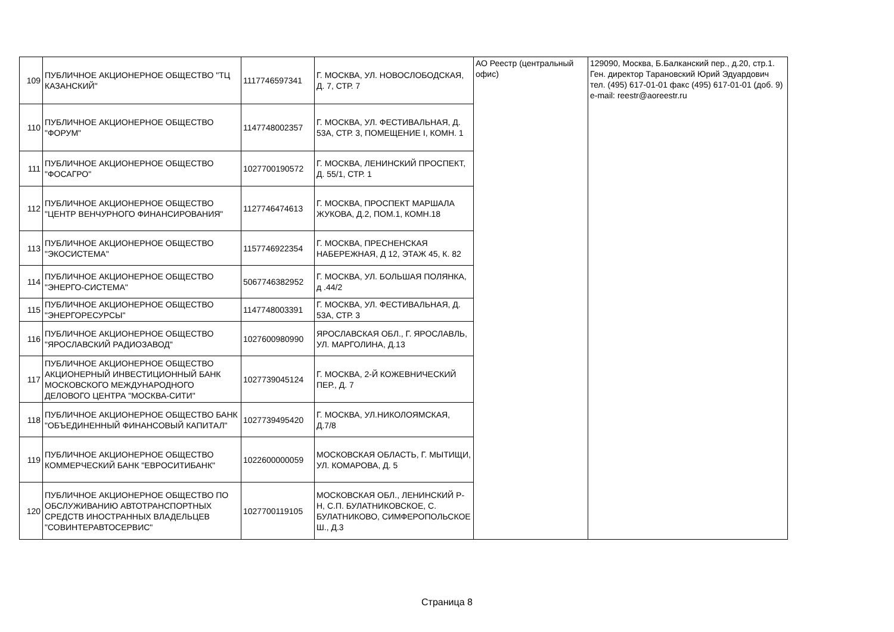| 109 | ПУБЛИЧНОЕ АКЦИОНЕРНОЕ ОБЩЕСТВО "ТЦ КАЗАНСКИЙ" | 1117746597341 | Г. МОСКВА, УЛ. НОВОСЛОБОДСКАЯ, Д. 7, СТР. 7 | АО Реестр (центральный офис) | 129090, Москва, Б.Балканский пер., д.20, стр.1. Ген. директор Тарановский Юрий Эдуардович тел. (495) 617-01-01 факс (495) 617-01-01 (доб. 9) e-mail: reestr@aoreestr.ru |
| 110 | ПУБЛИЧНОЕ АКЦИОНЕРНОЕ ОБЩЕСТВО "ФОРУМ" | 1147748002357 | Г. МОСКВА, УЛ. ФЕСТИВАЛЬНАЯ, Д. 53А, СТР. 3, ПОМЕЩЕНИЕ I, КОМН. 1 | | |
| 111 | ПУБЛИЧНОЕ АКЦИОНЕРНОЕ ОБЩЕСТВО "ФОСАГРО" | 1027700190572 | Г. МОСКВА, ЛЕНИНСКИЙ ПРОСПЕКТ, Д. 55/1, СТР. 1 | | |
| 112 | ПУБЛИЧНОЕ АКЦИОНЕРНОЕ ОБЩЕСТВО "ЦЕНТР ВЕНЧУРНОГО ФИНАНСИРОВАНИЯ" | 1127746474613 | Г. МОСКВА, ПРОСПЕКТ МАРШАЛА ЖУКОВА, Д.2, ПОМ.1, КОМН.18 | | |
| 113 | ПУБЛИЧНОЕ АКЦИОНЕРНОЕ ОБЩЕСТВО "ЭКОСИСТЕМА" | 1157746922354 | Г. МОСКВА, ПРЕСНЕНСКАЯ НАБЕРЕЖНАЯ, Д 12, ЭТАЖ 45, К. 82 | | |
| 114 | ПУБЛИЧНОЕ АКЦИОНЕРНОЕ ОБЩЕСТВО "ЭНЕРГО-СИСТЕМА" | 5067746382952 | Г. МОСКВА, УЛ. БОЛЬШАЯ ПОЛЯНКА, д .44/2 | | |
| 115 | ПУБЛИЧНОЕ АКЦИОНЕРНОЕ ОБЩЕСТВО "ЭНЕРГОРЕСУРСЫ" | 1147748003391 | Г. МОСКВА, УЛ. ФЕСТИВАЛЬНАЯ, Д. 53А, СТР. 3 | | |
| 116 | ПУБЛИЧНОЕ АКЦИОНЕРНОЕ ОБЩЕСТВО "ЯРОСЛАВСКИЙ РАДИОЗАВОД" | 1027600980990 | ЯРОСЛАВСКАЯ ОБЛ., Г. ЯРОСЛАВЛЬ, УЛ. МАРГОЛИНА, Д.13 | | |
| 117 | ПУБЛИЧНОЕ АКЦИОНЕРНОЕ ОБЩЕСТВО АКЦИОНЕРНЫЙ ИНВЕСТИЦИОННЫЙ БАНК МОСКОВСКОГО МЕЖДУНАРОДНОГО ДЕЛОВОГО ЦЕНТРА "МОСКВА-СИТИ" | 1027739045124 | Г. МОСКВА, 2-Й КОЖЕВНИЧЕСКИЙ ПЕР., Д. 7 | | |
| 118 | ПУБЛИЧНОЕ АКЦИОНЕРНОЕ ОБЩЕСТВО БАНК "ОБЪЕДИНЕННЫЙ ФИНАНСОВЫЙ КАПИТАЛ" | 1027739495420 | Г. МОСКВА, УЛ.НИКОЛОЯМСКАЯ, Д.7/8 | | |
| 119 | ПУБЛИЧНОЕ АКЦИОНЕРНОЕ ОБЩЕСТВО КОММЕРЧЕСКИЙ БАНК "ЕВРОСИТИБАНК" | 1022600000059 | МОСКОВСКАЯ ОБЛАСТЬ, Г. МЫТИЩИ, УЛ. КОМАРОВА, Д. 5 | | |
| 120 | ПУБЛИЧНОЕ АКЦИОНЕРНОЕ ОБЩЕСТВО ПО ОБСЛУЖИВАНИЮ АВТОТРАНСПОРТНЫХ СРЕДСТВ ИНОСТРАННЫХ ВЛАДЕЛЬЦЕВ "СОВИНТЕРАВТОСЕРВИС" | 1027700119105 | МОСКОВСКАЯ ОБЛ., ЛЕНИНСКИЙ Р-Н, С.П. БУЛАТНИКОВСКОЕ, С. БУЛАТНИКОВО, СИМФЕРОПОЛЬСКОЕ Ш., Д.3 | | |
Страница 8